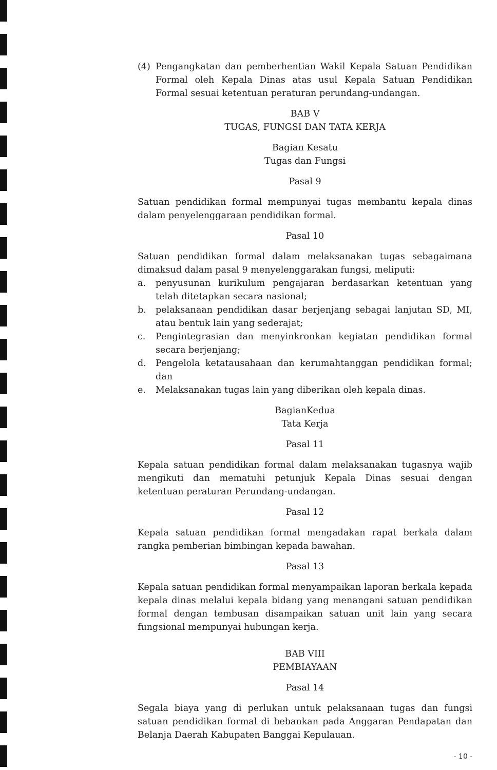(4) Pengangkatan dan pemberhentian Wakil Kepala Satuan Pendidikan Formal oleh Kepala Dinas atas usul Kepala Satuan Pendidikan Formal sesuai ketentuan peraturan perundang-undangan.
BAB V
TUGAS, FUNGSI DAN TATA KERJA
Bagian Kesatu
Tugas dan Fungsi
Pasal 9
Satuan pendidikan formal mempunyai tugas membantu kepala dinas dalam penyelenggaraan pendidikan formal.
Pasal 10
Satuan pendidikan formal dalam melaksanakan tugas sebagaimana dimaksud dalam pasal 9 menyelenggarakan fungsi, meliputi:
a. penyusunan kurikulum pengajaran berdasarkan ketentuan yang telah ditetapkan secara nasional;
b. pelaksanaan pendidikan dasar berjenjang sebagai lanjutan SD, MI, atau bentuk lain yang sederajat;
c. Pengintegrasian dan menyinkronkan kegiatan pendidikan formal secara berjenjang;
d. Pengelola ketatausahaan dan kerumahtanggan pendidikan formal; dan
e. Melaksanakan tugas lain yang diberikan oleh kepala dinas.
BagianKedua
Tata Kerja
Pasal 11
Kepala satuan pendidikan formal dalam melaksanakan tugasnya wajib mengikuti dan mematuhi petunjuk Kepala Dinas sesuai dengan ketentuan peraturan Perundang-undangan.
Pasal 12
Kepala satuan pendidikan formal mengadakan rapat berkala dalam rangka pemberian bimbingan kepada bawahan.
Pasal 13
Kepala satuan pendidikan formal menyampaikan laporan berkala kepada kepala dinas melalui kepala bidang yang menangani satuan pendidikan formal dengan tembusan disampaikan satuan unit lain yang secara fungsional mempunyai hubungan kerja.
BAB VIII
PEMBIAYAAN
Pasal 14
Segala biaya yang di perlukan untuk pelaksanaan tugas dan fungsi satuan pendidikan formal di bebankan pada Anggaran Pendapatan dan Belanja Daerah Kabupaten Banggai Kepulauan.
- 10 -